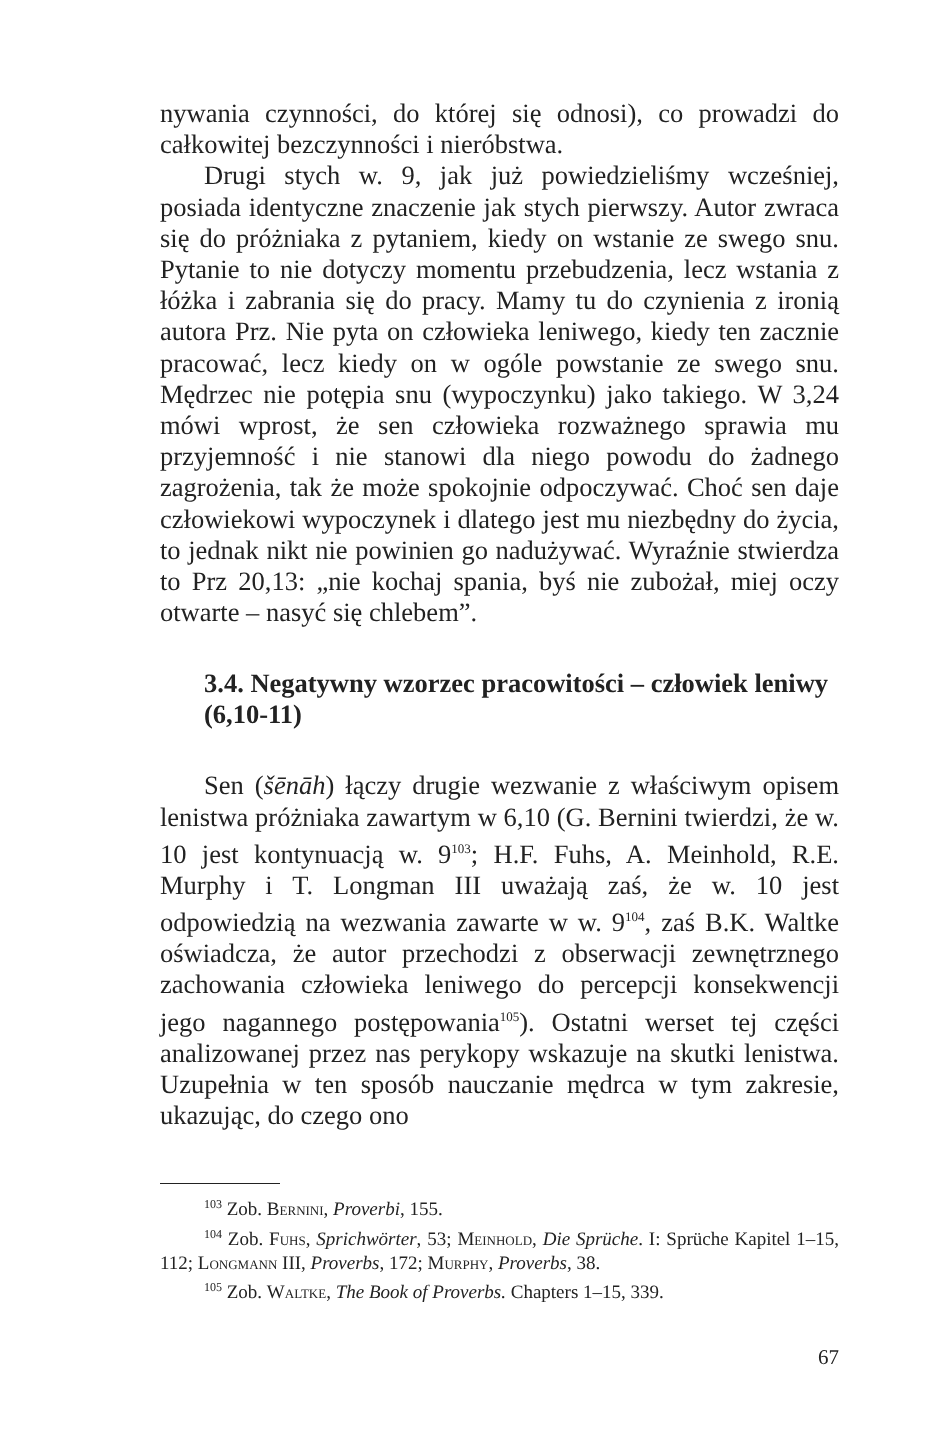nywania czynności, do której się odnosi), co prowadzi do całkowitej bezczynności i nieróbstwa.
Drugi stych w. 9, jak już powiedzieliśmy wcześniej, posiada identyczne znaczenie jak stych pierwszy. Autor zwraca się do próżniaka z pytaniem, kiedy on wstanie ze swego snu. Pytanie to nie dotyczy momentu przebudzenia, lecz wstania z łóżka i zabrania się do pracy. Mamy tu do czynienia z ironią autora Prz. Nie pyta on człowieka leniwego, kiedy ten zacznie pracować, lecz kiedy on w ogóle powstanie ze swego snu. Mędrzec nie potępia snu (wypoczynku) jako takiego. W 3,24 mówi wprost, że sen człowieka rozważnego sprawia mu przyjemność i nie stanowi dla niego powodu do żadnego zagrożenia, tak że może spokojnie odpoczywać. Choć sen daje człowiekowi wypoczynek i dlatego jest mu niezbędny do życia, to jednak nikt nie powinien go nadużywać. Wyraźnie stwierdza to Prz 20,13: „nie kochaj spania, byś nie zubożał, miej oczy otwarte – nasyć się chlebem”.
3.4. Negatywny wzorzec pracowitości – człowiek leniwy (6,10-11)
Sen (šēnāh) łączy drugie wezwanie z właściwym opisem lenistwa próżniaka zawartym w 6,10 (G. Bernini twierdzi, że w. 10 jest kontynuacją w. 9<sup>103</sup>; H.F. Fuhs, A. Meinhold, R.E. Murphy i T. Longman III uważają zaś, że w. 10 jest odpowiedzią na wezwania zawarte w w. 9<sup>104</sup>, zaś B.K. Waltke oświadcza, że autor przechodzi z obserwacji zewnętrznego zachowania człowieka leniwego do percepcji konsekwencji jego nagannego postępowania<sup>105</sup>). Ostatni werset tej części analizowanej przez nas perykopy wskazuje na skutki lenistwa. Uzupełnia w ten sposób nauczanie mędrca w tym zakresie, ukazując, do czego ono
<sup>103</sup> Zob. Bernini, Proverbi, 155.
<sup>104</sup> Zob. Fuhs, Sprichwörter, 53; Meinhold, Die Sprüche. I: Sprüche Kapitel 1–15, 112; Longmann III, Proverbs, 172; Murphy, Proverbs, 38.
<sup>105</sup> Zob. Waltke, The Book of Proverbs. Chapters 1–15, 339.
67